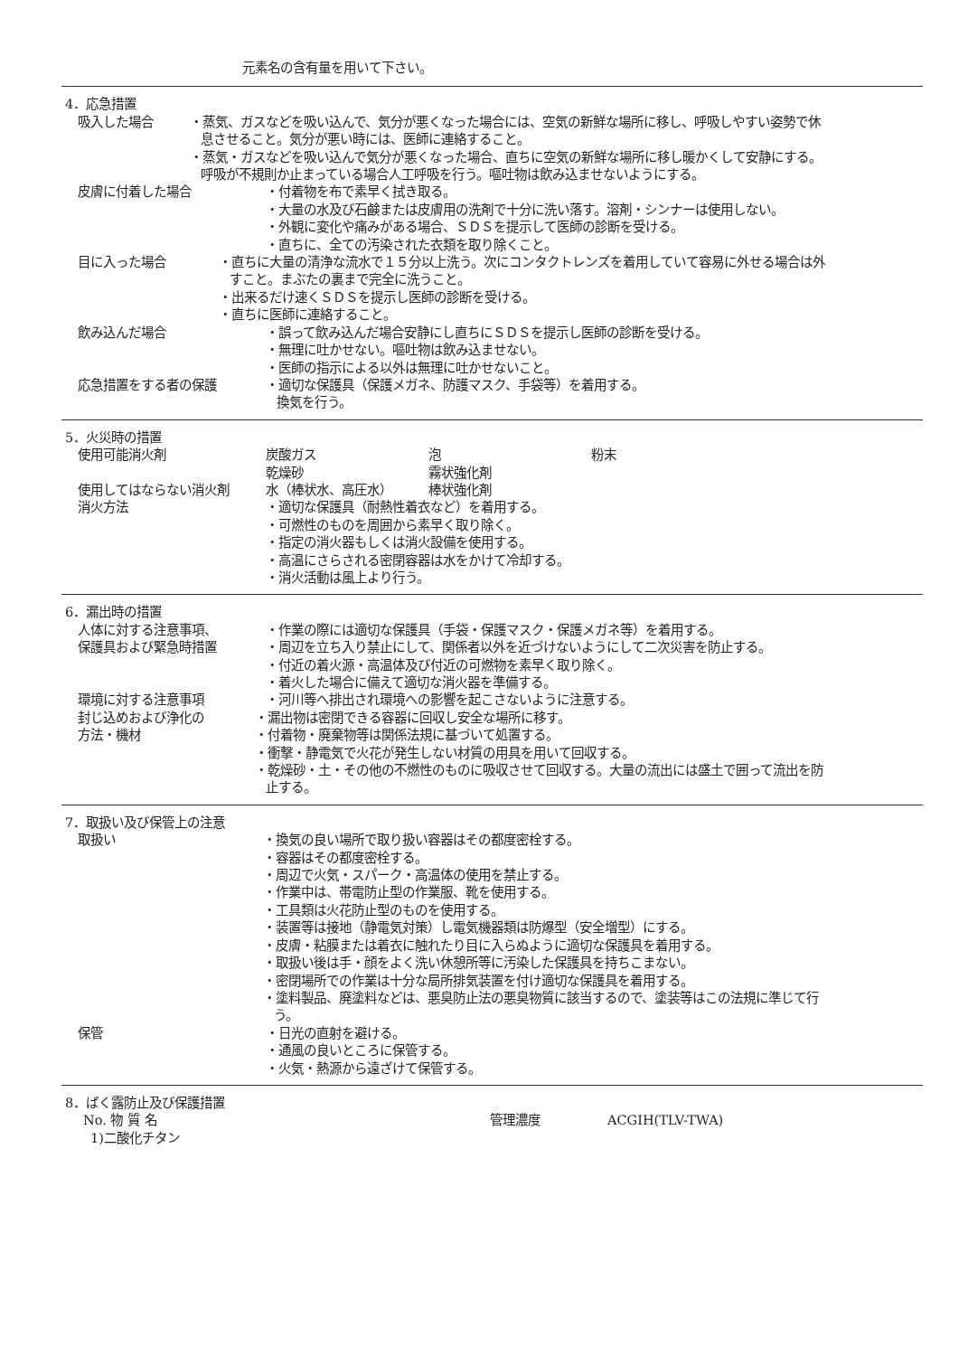元素名の含有量を用いて下さい。
4．応急措置
吸入した場合 ・蒸気、ガスなどを吸い込んで、気分が悪くなった場合には、空気の新鮮な場所に移し、呼吸しやすい姿勢で休息させること。気分が悪い時には、医師に連絡すること。
・蒸気・ガスなどを吸い込んで気分が悪くなった場合、直ちに空気の新鮮な場所に移し暖かくして安静にする。呼吸が不規則か止まっている場合人工呼吸を行う。嘔吐物は飲み込ませないようにする。
皮膚に付着した場合 ・付着物を布で素早く拭き取る。
・大量の水及び石鹸または皮膚用の洗剤で十分に洗い落す。溶剤・シンナーは使用しない。
・外観に変化や痛みがある場合、ＳＤＳを提示して医師の診断を受ける。
・直ちに、全ての汚染された衣類を取り除くこと。
目に入った場合 ・直ちに大量の清浄な流水で１５分以上洗う。次にコンタクトレンズを着用していて容易に外せる場合は外すこと。まぶたの裏まで完全に洗うこと。
・出来るだけ速くＳＤＳを提示し医師の診断を受ける。
・直ちに医師に連絡すること。
飲み込んだ場合 ・誤って飲み込んだ場合安静にし直ちにＳＤＳを提示し医師の診断を受ける。
・無理に吐かせない。嘔吐物は飲み込ませない。
・医師の指示による以外は無理に吐かせないこと。
応急措置をする者の保護 ・適切な保護具（保護メガネ、防護マスク、手袋等）を着用する。
換気を行う。
5．火災時の措置
使用可能消火剤 炭酸ガス
乾燥砂 泡
霧状強化剤 粉末
使用してはならない消火剤 水（棒状水、高圧水） 棒状強化剤
消火方法 ・適切な保護具（耐熱性着衣など）を着用する。
・可燃性のものを周囲から素早く取り除く。
・指定の消火器もしくは消火設備を使用する。
・高温にさらされる密閉容器は水をかけて冷却する。
・消火活動は風上より行う。
6．漏出時の措置
人体に対する注意事項、
保護具および緊急時措置
・作業の際には適切な保護具（手袋・保護マスク・保護メガネ等）を着用する。
・周辺を立ち入り禁止にして、関係者以外を近づけないようにして二次災害を防止する。
・付近の着火源・高温体及び付近の可燃物を素早く取り除く。
・着火した場合に備えて適切な消火器を準備する。
環境に対する注意事項 ・河川等へ排出され環境への影響を起こさないように注意する。
封じ込めおよび浄化の
方法・機材
・漏出物は密閉できる容器に回収し安全な場所に移す。
・付着物・廃棄物等は関係法規に基づいて処置する。
・衝撃・静電気で火花が発生しない材質の用具を用いて回収する。
・乾燥砂・土・その他の不燃性のものに吸収させて回収する。大量の流出には盛土で囲って流出を防止する。
7．取扱い及び保管上の注意
取扱い ・換気の良い場所で取り扱い容器はその都度密栓する。
・容器はその都度密栓する。
・周辺で火気・スパーク・高温体の使用を禁止する。
・作業中は、帯電防止型の作業服、靴を使用する。
・工具類は火花防止型のものを使用する。
・装置等は接地（静電気対策）し電気機器類は防爆型（安全増型）にする。
・皮膚・粘膜または着衣に触れたり目に入らぬように適切な保護具を着用する。
・取扱い後は手・顔をよく洗い休憩所等に汚染した保護具を持ちこまない。
・密閉場所での作業は十分な局所排気装置を付け適切な保護具を着用する。
・塗料製品、廃塗料などは、悪臭防止法の悪臭物質に該当するので、塗装等はこの法規に準じて行う。
保管 ・日光の直射を避ける。
・通風の良いところに保管する。
・火気・熱源から遠ざけて保管する。
8．ばく露防止及び保護措置
No. 物 質 名 管理濃度 ACGIH(TLV-TWA)
1)二酸化チタン